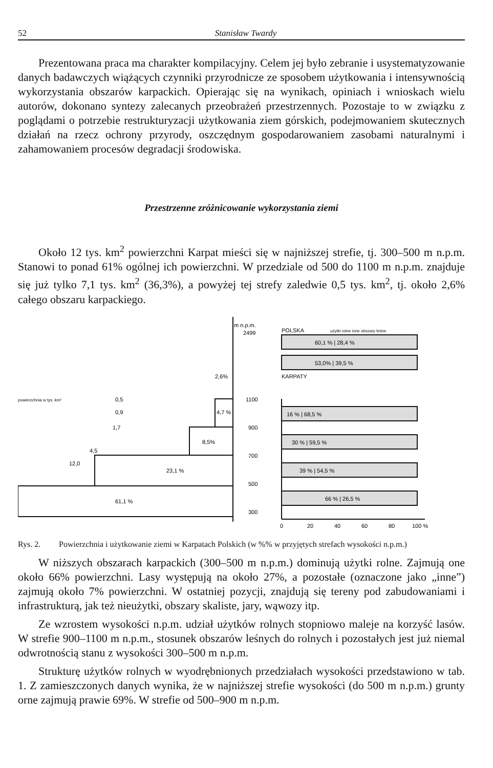52 Stanisław Twardy
Prezentowana praca ma charakter kompilacyjny. Celem jej było zebranie i usystematyzowanie danych badawczych wiążących czynniki przyrodnicze ze sposobem użytkowania i intensywnością wykorzystania obszarów karpackich. Opierając się na wynikach, opiniach i wnioskach wielu autorów, dokonano syntezy zalecanych przeobrażeń przestrzennych. Pozostaje to w związku z poglądami o potrzebie restrukturyzacji użytkowania ziem górskich, podejmowaniem skutecznych działań na rzecz ochrony przyrody, oszczędnym gospodarowaniem zasobami naturalnymi i zahamowaniem procesów degradacji środowiska.
Przestrzenne zróżnicowanie wykorzystania ziemi
Około 12 tys. km<sup>2</sup> powierzchni Karpat mieści się w najniższej strefie, tj. 300–500 m n.p.m. Stanowi to ponad 61% ogólnej ich powierzchni. W przedziale od 500 do 1100 m n.p.m. znajduje się już tylko 7,1 tys. km<sup>2</sup> (36,3%), a powyżej tej strefy zaledwie 0,5 tys. km<sup>2</sup>, tj. około 2,6% całego obszaru karpackiego.
m n.p.m.
2499
61,1 %
23,1 %
8,5%
4,7 %
2,6%
powierzchnia w tys. km²
0,5
0,9
1,7
4,5
12,0
1100
900
700
500
300
POLSKA
użytki rolne inne obszary leśne
60,1 % | 28,4 %
53,0% | 39,5 %
KARPATY
16 % | 68,5 %
30 % | 59,5 %
39 % | 54,5 %
66 % | 26,5 %
0
20
40
60
80
100 %
Rys. 2. Powierzchnia i użytkowanie ziemi w Karpatach Polskich (w %% w przyjętych strefach wysokości n.p.m.)
W niższych obszarach karpackich (300–500 m n.p.m.) dominują użytki rolne. Zajmują one około 66% powierzchni. Lasy występują na około 27%, a pozostałe (oznaczone jako „inne”) zajmują około 7% powierzchni. W ostatniej pozycji, znajdują się tereny pod zabudowaniami i infrastrukturą, jak też nieużytki, obszary skaliste, jary, wąwozy itp.
Ze wzrostem wysokości n.p.m. udział użytków rolnych stopniowo maleje na korzyść lasów. W strefie 900–1100 m n.p.m., stosunek obszarów leśnych do rolnych i pozostałych jest już niemal odwrotnością stanu z wysokości 300–500 m n.p.m.
Strukturę użytków rolnych w wyodrębnionych przedziałach wysokości przedstawiono w tab. 1. Z zamieszczonych danych wynika, że w najniższej strefie wysokości (do 500 m n.p.m.) grunty orne zajmują prawie 69%. W strefie od 500–900 m n.p.m.